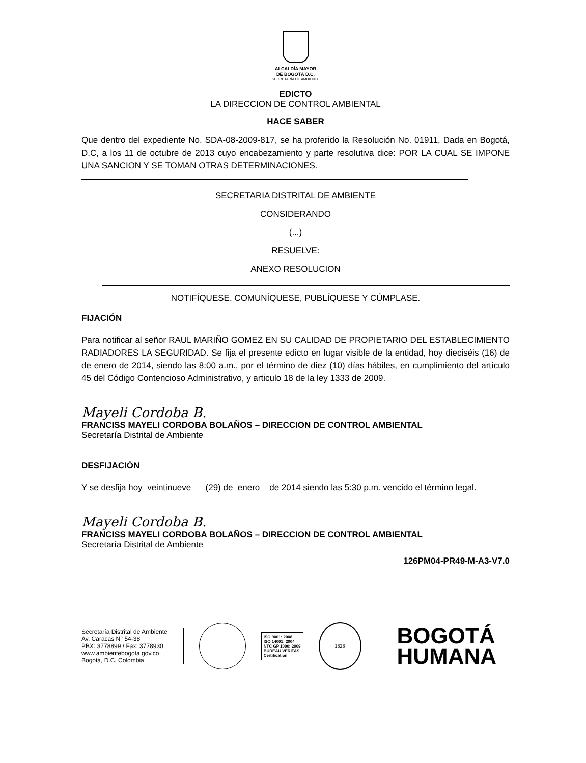ALCALDÍA MAYOR
DE BOGOTÁ D.C.
SECRETARÍA DE AMBIENTE
EDICTO
LA DIRECCION DE CONTROL AMBIENTAL
HACE SABER
Que dentro del expediente No. SDA-08-2009-817, se ha proferido la Resolución No. 01911, Dada en Bogotá, D.C, a los 11 de octubre de 2013 cuyo encabezamiento y parte resolutiva dice: POR LA CUAL SE IMPONE UNA SANCION Y SE TOMAN OTRAS DETERMINACIONES.
SECRETARIA DISTRITAL DE AMBIENTE
CONSIDERANDO
(...)
RESUELVE:
ANEXO RESOLUCION
NOTIFÍQUESE, COMUNÍQUESE, PUBLÍQUESE Y CÚMPLASE.
FIJACIÓN
Para notificar al señor RAUL MARIÑO GOMEZ EN SU CALIDAD DE PROPIETARIO DEL ESTABLECIMIENTO RADIADORES LA SEGURIDAD. Se fija el presente edicto en lugar visible de la entidad, hoy dieciséis (16) de de enero de 2014, siendo las 8:00 a.m., por el término de diez (10) días hábiles, en cumplimiento del artículo 45 del Código Contencioso Administrativo, y articulo 18 de la ley 1333 de 2009.
Mayeli Cordoba B.
FRANCISS MAYELI CORDOBA BOLAÑOS – DIRECCION DE CONTROL AMBIENTAL
Secretaría Distrital de Ambiente
DESFIJACIÓN
Y se desfija hoy veintinueve (29) de enero de 2014 siendo las 5:30 p.m. vencido el término legal.
Mayeli Cordoba B.
FRANCISS MAYELI CORDOBA BOLAÑOS – DIRECCION DE CONTROL AMBIENTAL
Secretaría Distrital de Ambiente
126PM04-PR49-M-A3-V7.0
Secretaría Distrital de Ambiente
Av. Caracas N° 54-38
PBX: 3778899 / Fax: 3778930
www.ambientebogota.gov.co
Bogotá, D.C. Colombia
ISO 9001: 2008
ISO 14001: 2004
NTC GP 1000: 2009
BUREAU VERITAS
Certification
1828
BOGOTÁ
HUMANA